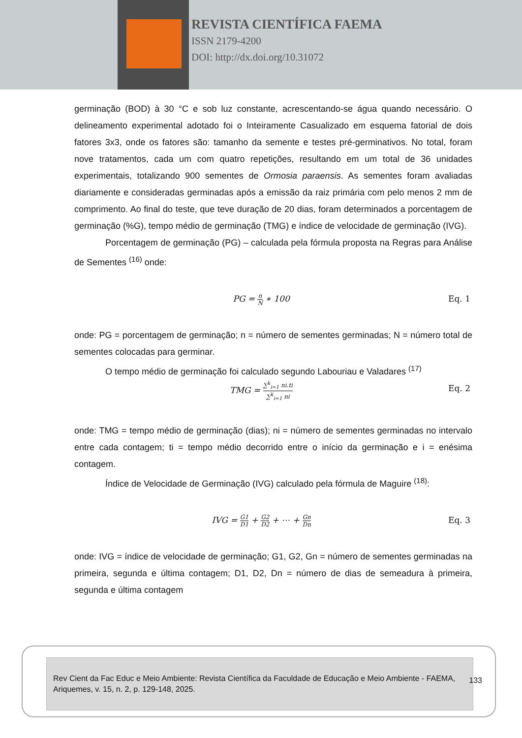REVISTA CIENTÍFICA FAEMA
ISSN 2179-4200
DOI: http://dx.doi.org/10.31072
germinação (BOD) à 30 °C e sob luz constante, acrescentando-se água quando necessário. O delineamento experimental adotado foi o Inteiramente Casualizado em esquema fatorial de dois fatores 3x3, onde os fatores são: tamanho da semente e testes pré-germinativos. No total, foram nove tratamentos, cada um com quatro repetições, resultando em um total de 36 unidades experimentais, totalizando 900 sementes de Ormosia paraensis. As sementes foram avaliadas diariamente e consideradas germinadas após a emissão da raiz primária com pelo menos 2 mm de comprimento. Ao final do teste, que teve duração de 20 dias, foram determinados a porcentagem de germinação (%G), tempo médio de germinação (TMG) e índice de velocidade de germinação (IVG).
Porcentagem de germinação (PG) – calculada pela fórmula proposta na Regras para Análise de Sementes <sup>(16)</sup> onde:
PG = n N ∗ 100 Eq. 1
onde: PG = porcentagem de germinação; n = número de sementes germinadas; N = número total de sementes colocadas para germinar.
O tempo médio de germinação foi calculado segundo Labouriau e Valadares <sup>(17)</sup>
TMG = ∑<sup>k</sup><sub>i=1</sub> ni.ti ∑<sup>k</sup><sub>i=1</sub> ni
Eq. 2
onde: TMG = tempo médio de germinação (dias); ni = número de sementes germinadas no intervalo entre cada contagem; ti = tempo médio decorrido entre o início da germinação e i = enésima contagem.
Índice de Velocidade de Germinação (IVG) calculado pela fórmula de Maguire <sup>(18)</sup>:
IVG = G1 D1 + G2 D2 + ⋯ + Gn Dn
Eq. 3
onde: IVG = índice de velocidade de germinação; G1, G2, Gn = número de sementes germinadas na primeira, segunda e última contagem; D1, D2, Dn = número de dias de semeadura à primeira, segunda e última contagem
Rev Cient da Fac Educ e Meio Ambiente: Revista Científica da Faculdade de Educação e Meio Ambiente - FAEMA, Ariquemes, v. 15, n. 2, p. 129-148, 2025.
133